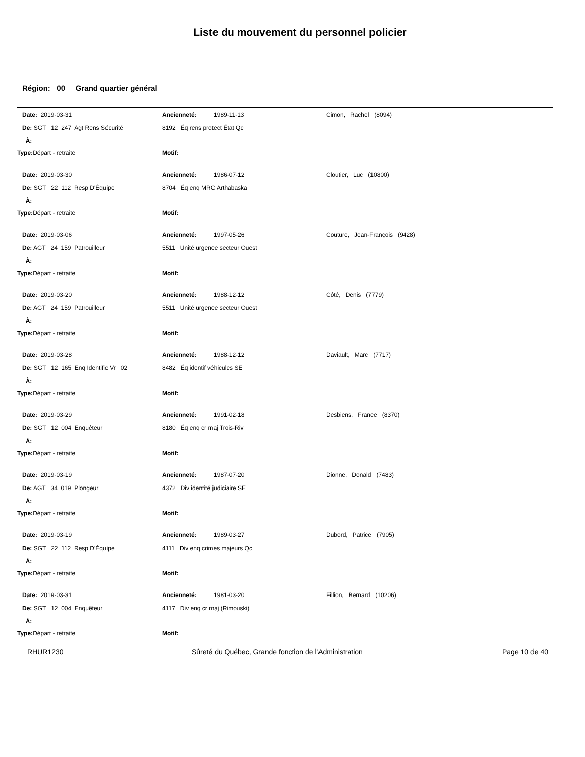Liste du mouvement du personnel policier
Région: 00 Grand quartier général
| Date: 2019-03-31 | Ancienneté: 1989-11-13 | Cimon, Rachel (8094) |
| De: SGT 12 247 Agt Rens Sécurité | 8192 Éq rens protect État Qc | |
| À: | | |
| Type: Départ - retraite | Motif: | |
| Date: 2019-03-30 | Ancienneté: 1986-07-12 | Cloutier, Luc (10800) |
| De: SGT 22 112 Resp D'Équipe | 8704 Éq enq MRC Arthabaska | |
| À: | | |
| Type: Départ - retraite | Motif: | |
| Date: 2019-03-06 | Ancienneté: 1997-05-26 | Couture, Jean-François (9428) |
| De: AGT 24 159 Patrouilleur | 5511 Unité urgence secteur Ouest | |
| À: | | |
| Type: Départ - retraite | Motif: | |
| Date: 2019-03-20 | Ancienneté: 1988-12-12 | Côté, Denis (7779) |
| De: AGT 24 159 Patrouilleur | 5511 Unité urgence secteur Ouest | |
| À: | | |
| Type: Départ - retraite | Motif: | |
| Date: 2019-03-28 | Ancienneté: 1988-12-12 | Daviault, Marc (7717) |
| De: SGT 12 165 Enq Identific Vr 02 | 8482 Éq identif véhicules SE | |
| À: | | |
| Type: Départ - retraite | Motif: | |
| Date: 2019-03-29 | Ancienneté: 1991-02-18 | Desbiens, France (8370) |
| De: SGT 12 004 Enquêteur | 8180 Éq enq cr maj Trois-Riv | |
| À: | | |
| Type: Départ - retraite | Motif: | |
| Date: 2019-03-19 | Ancienneté: 1987-07-20 | Dionne, Donald (7483) |
| De: AGT 34 019 Plongeur | 4372 Div identité judiciaire SE | |
| À: | | |
| Type: Départ - retraite | Motif: | |
| Date: 2019-03-19 | Ancienneté: 1989-03-27 | Dubord, Patrice (7905) |
| De: SGT 22 112 Resp D'Équipe | 4111 Div enq crimes majeurs Qc | |
| À: | | |
| Type: Départ - retraite | Motif: | |
| Date: 2019-03-31 | Ancienneté: 1981-03-20 | Fillion, Bernard (10206) |
| De: SGT 12 004 Enquêteur | 4117 Div enq cr maj (Rimouski) | |
| À: | | |
| Type: Départ - retraite | Motif: | |
RHUR1230 Sûreté du Québec, Grande fonction de l'Administration Page 10 de 40